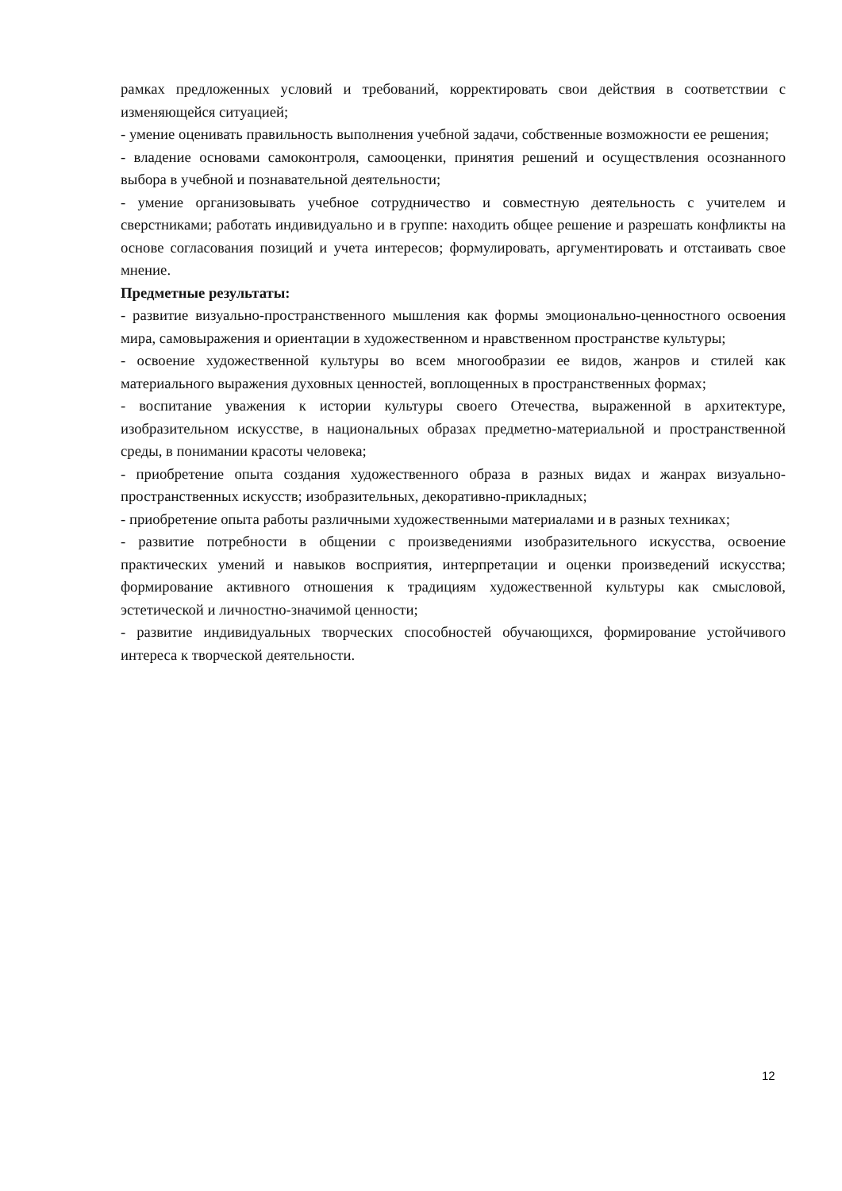рамках предложенных условий и требований, корректировать свои действия в соответствии с изменяющейся ситуацией;
- умение оценивать правильность выполнения учебной задачи, собственные возможности ее решения;
- владение основами самоконтроля, самооценки, принятия решений и осуществления осознанного выбора в учебной и познавательной деятельности;
- умение организовывать учебное сотрудничество и совместную деятельность с учителем и сверстниками; работать индивидуально и в группе: находить общее решение и разрешать конфликты на основе согласования позиций и учета интересов; формулировать, аргументировать и отстаивать свое мнение.
Предметные результаты:
- развитие визуально-пространственного мышления как формы эмоционально-ценностного освоения мира, самовыражения и ориентации в художественном и нравственном пространстве культуры;
- освоение художественной культуры во всем многообразии ее видов, жанров и стилей как материального выражения духовных ценностей, воплощенных в пространственных формах;
- воспитание уважения к истории культуры своего Отечества, выраженной в архитектуре, изобразительном искусстве, в национальных образах предметно-материальной и пространственной среды, в понимании красоты человека;
- приобретение опыта создания художественного образа в разных видах и жанрах визуально-пространственных искусств; изобразительных, декоративно-прикладных;
- приобретение опыта работы различными художественными материалами и в разных техниках;
- развитие потребности в общении с произведениями изобразительного искусства, освоение практических умений и навыков восприятия, интерпретации и оценки произведений искусства; формирование активного отношения к традициям художественной культуры как смысловой, эстетической и личностно-значимой ценности;
- развитие индивидуальных творческих способностей обучающихся, формирование устойчивого интереса к творческой деятельности.
12